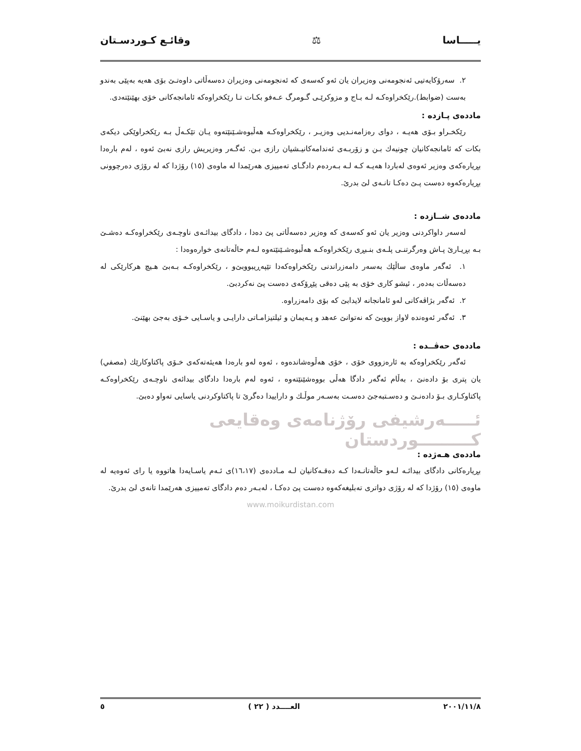يـــــاسا ⚖ وقائـع كـوردسـتان
٢. سەرۆكايەتيى ئەنجومەنى وەزيران يان ئەو كەسەی كە ئەنجومەنی وەزيران دەسەڵاتی داوەتـێ بۆی هەيە بەپێی بەندو بەست (ضوابط).رێكخراوەكـە لـە بـاج و مزوكرێـی گـومرگ عـەفو بكـات تـا رێكخراوەكە ئامانجەكانی خۆی بهێنێتەدی.
ماددەی پـازدە :
رێكخـراو بـۆی هەيـە ، دوای رەزامەنـديی وەزيـر ، رێكخراوەكـە هەڵبوەشـێنێتەوە يـان تێكـەڵ بـە رێكخراوێكی ديكەی بكات كە ئامانجەكانيان چونيەك بـن و زۆربـەی ئەندامەكانيـشيان رازی بـن. ئەگـەر وەزيريش رازی نەبێ ئەوە ، لەم بارەدا بڕيارەكەی وەزير ئەوەی لەباردا هەيـە كـە لـە بـەردەم دادگـای تەمييزی هەرێمدا لە ماوەی (١٥) رۆژدا كە لە رۆژی دەرچوونی بڕيارەكەوە دەست پـێ دەكـا تانـەی لێ بدرێ.
ماددەی شــازدە :
لەسەر داواكردنی وەزير يان ئەو كەسەی كە وەزير دەسەڵاتی پێ دەدا ، دادگای بيدائـەی ناوچـەی رێكخراوەكـە دەشـێ بـە بڕيـارێ پـاش وەرگرتنـی پلـەی بنـبڕی رێكخراوەكـە هەڵبوەشـێنێتەوە لـەم حاڵەتانەی خوارەوەدا :
١. ئەگەر ماوەی ساڵێك بەسەر دامەزراندنی رێكخراوەكەدا تێپەڕيبووبێ‌و ، رێكخراوەكـە بـەبێ هـيچ هركارێكی لە دەسەڵات بەدەر ، ئيشو كاری خۆی بە پێی دەقی پێڕۆكەی دەست پێ نەكردبێ.
٢. ئەگەر بژاڤەكانی لەو ئامانجانە لايدابێ كە بۆی دامەزراوە.
٣. ئەگەر ئەوەندە لاواز بووبێ كە نەتوانێ عەهد و پـەيمان و ئيلتيزامـاتی دارايـی و ياسـايی خـۆی بەجێ بهێنێ.
ماددەی حەڤــدە :
ئەگەر رێكخراوەكە بە ئارەزووی خۆی ، خۆی هەڵوەشاندەوە ، ئەوە لەو بارەدا هەيئەتەكەی خـۆی پاكتاوكارێك (مصفي) يان پتری بۆ دادەنێ ، بەڵام ئەگەر دادگا هەڵی بووەشێنێتەوە ، ئەوە لەم بارەدا دادگای بيدائەی ناوچـەی رێكخراوەكـە پاكتاوكـاری بـۆ دادەنـێ و دەسـتبەجێ دەسـت بەسـەر موڵـك و داراييدا دەگرێ تا پاكتاوكردنی ياسايی تەواو دەبێ.
ئـــــەرشيفی رۆژنامەی وەقايعی كـــــــــوردستان
ماددەی هـەژدە :
بڕيارەكانی دادگای بيدائـە لـەو حاڵەتانـەدا كـە دەقـەكانيان لـە مـاددەی (١٦،١٧)ی ئـەم ياسـايەدا هاتووە يا رای ئەوەيە لە ماوەی (١٥) رۆژدا كە لە رۆژی دواتری تەبليغەكەوە دەست پێ دەكـا ، لەبـەر دەم دادگای تەمييزی هەرێمدا تانەی لێ بدرێ.
www.moikurdistan.com
٢٠٠١/١١/٨ العــــدد ( ٢٢ ) ٥